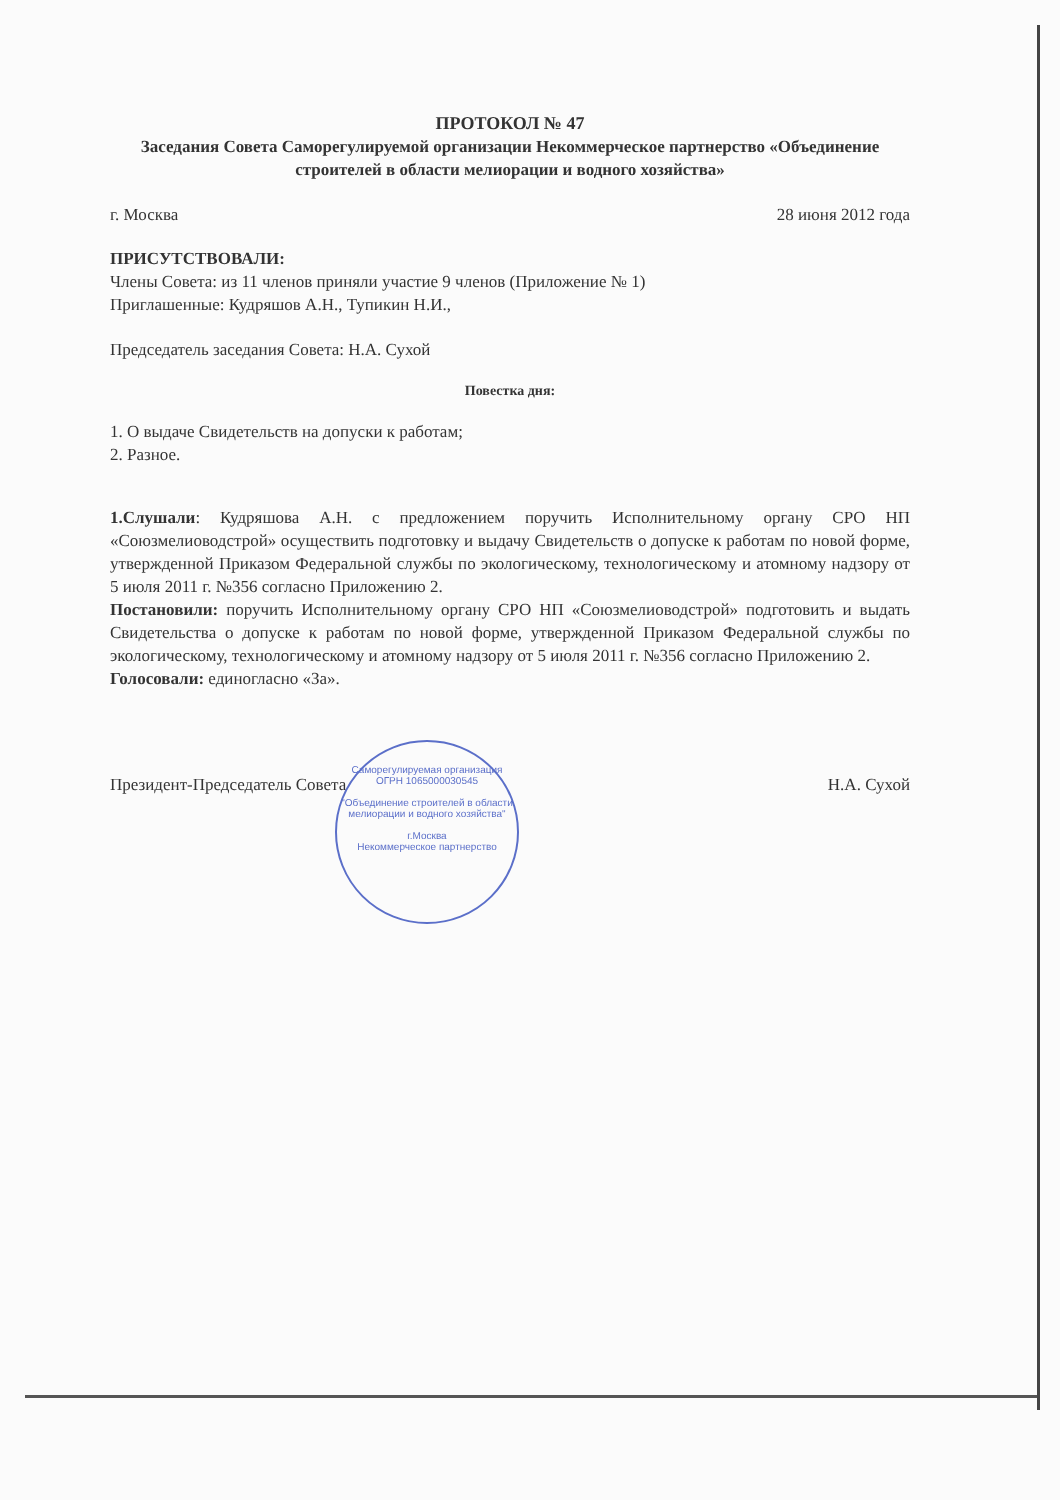ПРОТОКОЛ № 47
Заседания Совета Саморегулируемой организации Некоммерческое партнерство «Объединение строителей в области мелиорации и водного хозяйства»
г. Москва 28 июня 2012 года
ПРИСУТСТВОВАЛИ:
Члены Совета: из 11 членов приняли участие 9 членов (Приложение № 1)
Приглашенные: Кудряшов А.Н., Тупикин Н.И.,
Председатель заседания Совета: Н.А. Сухой
Повестка дня:
1. О выдаче Свидетельств на допуски к работам;
2. Разное.
1.Слушали: Кудряшова А.Н. с предложением поручить Исполнительному органу СРО НП «Союзмелиоводстрой» осуществить подготовку и выдачу Свидетельств о допуске к работам по новой форме, утвержденной Приказом Федеральной службы по экологическому, технологическому и атомному надзору от 5 июля 2011 г. №356 согласно Приложению 2.
Постановили: поручить Исполнительному органу СРО НП «Союзмелиоводстрой» подготовить и выдать Свидетельства о допуске к работам по новой форме, утвержденной Приказом Федеральной службы по экологическому, технологическому и атомному надзору от 5 июля 2011 г. №356 согласно Приложению 2.
Голосовали: единогласно «За».
Президент-Председатель Совета Н.А. Сухой
Саморегулируемая организация
ОГРН 1065000030545
"Объединение строителей в области мелиорации и водного хозяйства"
г.Москва
Некоммерческое партнерство